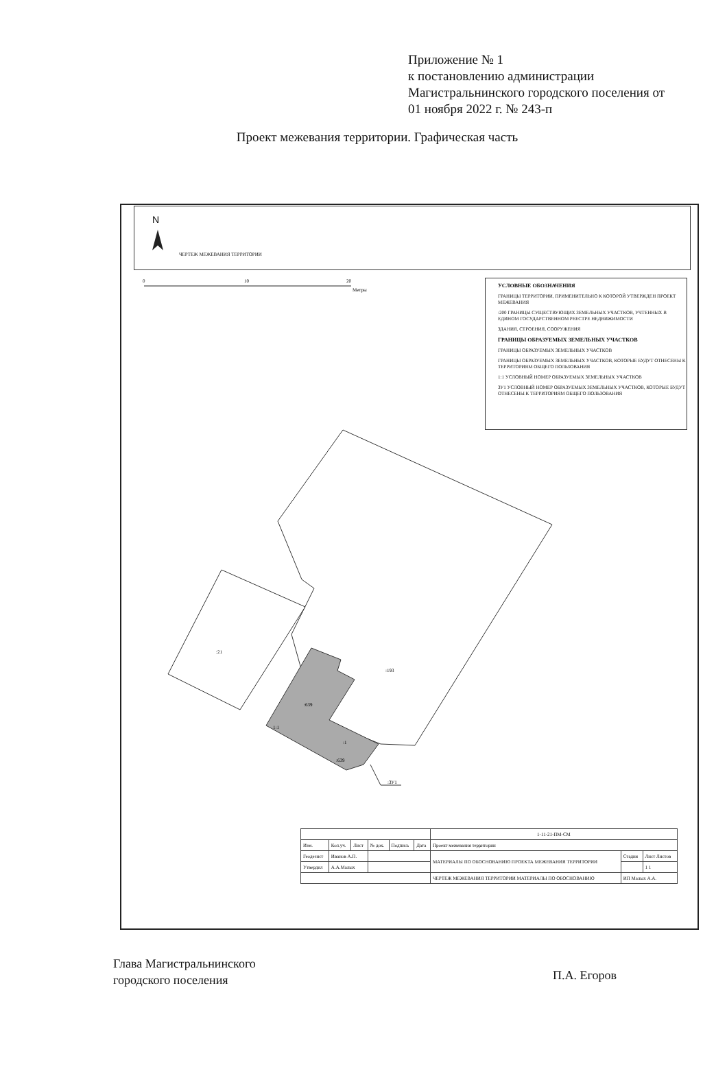Приложение № 1
к постановлению администрации
Магистральнинского городского поселения от
01 ноября 2022 г. № 243-п
Проект межевания территории. Графическая часть
ЧЕРТЕЖ МЕЖЕВАНИЯ ТЕРРИТОРИИ
N
0
10
20
Метры
:21
:193
:639
1:1
:1
:639
:ЗУ1
УСЛОВНЫЕ ОБОЗНАЧЕНИЯ
ГРАНИЦЫ ТЕРРИТОРИИ, ПРИМЕНИТЕЛЬНО К КОТОРОЙ УТВЕРЖДЕН ПРОЕКТ МЕЖЕВАНИЯ
:200 ГРАНИЦЫ СУЩЕСТВУЮЩИХ ЗЕМЕЛЬНЫХ УЧАСТКОВ, УЧТЕННЫХ В ЕДИНОМ ГОСУДАРСТВЕННОМ РЕЕСТРЕ НЕДВИЖИМОСТИ
ЗДАНИЯ, СТРОЕНИЯ, СООРУЖЕНИЯ
ГРАНИЦЫ ОБРАЗУЕМЫХ ЗЕМЕЛЬНЫХ УЧАСТКОВ
ГРАНИЦЫ ОБРАЗУЕМЫХ ЗЕМЕЛЬНЫХ УЧАСТКОВ
ГРАНИЦЫ ОБРАЗУЕМЫХ ЗЕМЕЛЬНЫХ УЧАСТКОВ, КОТОРЫЕ БУДУТ ОТНЕСЕНЫ К ТЕРРИТОРИЯМ ОБЩЕГО ПОЛЬЗОВАНИЯ
1:1 УСЛОВНЫЙ НОМЕР ОБРАЗУЕМЫХ ЗЕМЕЛЬНЫХ УЧАСТКОВ
ЗУ1 УСЛОВНЫЙ НОМЕР ОБРАЗУЕМЫХ ЗЕМЕЛЬНЫХ УЧАСТКОВ, КОТОРЫЕ БУДУТ ОТНЕСЕНЫ К ТЕРРИТОРИЯМ ОБЩЕГО ПОЛЬЗОВАНИЯ
| | | | | | | 1-11-21-ПМ-СМ | | |
| Изм. | Кол.уч. | Лист | № док. | Подпись | Дата | Проект межевания территории | | |
| Геодезист | Иванов А.П. | | | | | МАТЕРИАЛЫ ПО ОБОСНОВАНИЮ ПРОЕКТА МЕЖЕВАНИЯ ТЕРРИТОРИИ | Стадия | Лист Листов |
| Утвердил | А.А.Малых | | | | | | | 1 1 |
| | | | | | | ЧЕРТЕЖ МЕЖЕВАНИЯ ТЕРРИТОРИИ МАТЕРИАЛЫ ПО ОБОСНОВАНИЮ | ИП Малых А.А. | |
Глава Магистральнинского
городского поселения
П.А. Егоров